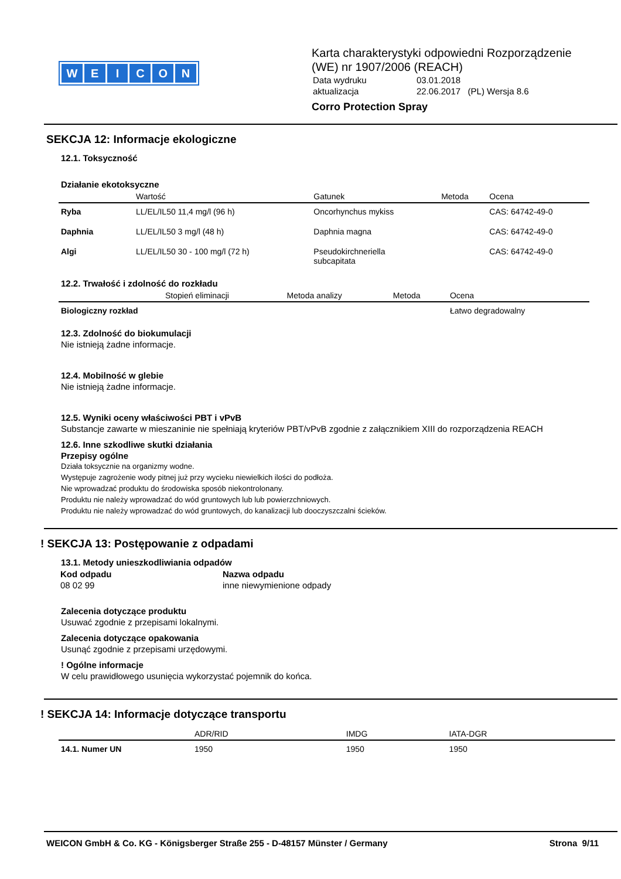WEICON
Karta charakterystyki odpowiedni Rozporządzenie
(WE) nr 1907/2006 (REACH)
| Data wydruku | 03.01.2018 |
| aktualizacja | 22.06.2017 (PL) Wersja 8.6 |
Corro Protection Spray
SEKCJA 12: Informacje ekologiczne
12.1. Toksyczność
Działanie ekotoksyczne
| | Wartość | Gatunek | Metoda | Ocena |
| --- | --- | --- | --- | --- |
| Ryba | LL/EL/IL50 11,4 mg/l (96 h) | Oncorhynchus mykiss | | CAS: 64742-49-0 |
| Daphnia | LL/EL/IL50 3 mg/l (48 h) | Daphnia magna | | CAS: 64742-49-0 |
| Algi | LL/EL/IL50 30 - 100 mg/l (72 h) | Pseudokirchneriella subcapitata | | CAS: 64742-49-0 |
12.2. Trwałość i zdolność do rozkładu
| | Stopień eliminacji | Metoda analizy | Metoda | Ocena |
| --- | --- | --- | --- | --- |
| Biologiczny rozkład | | | | Łatwo degradowalny |
12.3. Zdolność do biokumulacji
Nie istnieją żadne informacje.
12.4. Mobilność w glebie
Nie istnieją żadne informacje.
12.5. Wyniki oceny właściwości PBT i vPvB
Substancje zawarte w mieszaninie nie spełniają kryteriów PBT/vPvB zgodnie z załącznikiem XIII do rozporządzenia REACH
12.6. Inne szkodliwe skutki działania
Przepisy ogólne
Działa toksycznie na organizmy wodne.
Występuje zagrożenie wody pitnej już przy wycieku niewielkich ilości do podłoża.
Nie wprowadzać produktu do środowiska sposób niekontrolonany.
Produktu nie należy wprowadzać do wód gruntowych lub lub powierzchniowych.
Produktu nie należy wprowadzać do wód gruntowych, do kanalizacji lub dooczyszczalni ścieków.
! SEKCJA 13: Postępowanie z odpadami
13.1. Metody unieszkodliwiania odpadów
| Kod odpadu | Nazwa odpadu |
| 08 02 99 | inne niewymienione odpady |
Zalecenia dotyczące produktu
Usuwać zgodnie z przepisami lokalnymi.
Zalecenia dotyczące opakowania
Usunąć zgodnie z przepisami urzędowymi.
! Ogólne informacje
W celu prawidłowego usunięcia wykorzystać pojemnik do końca.
! SEKCJA 14: Informacje dotyczące transportu
| | ADR/RID | IMDG | IATA-DGR |
| --- | --- | --- | --- |
| 14.1. Numer UN | 1950 | 1950 | 1950 |
WEICON GmbH & Co. KG - Königsberger Straße 255 - D-48157 Münster / Germany Strona 9/11